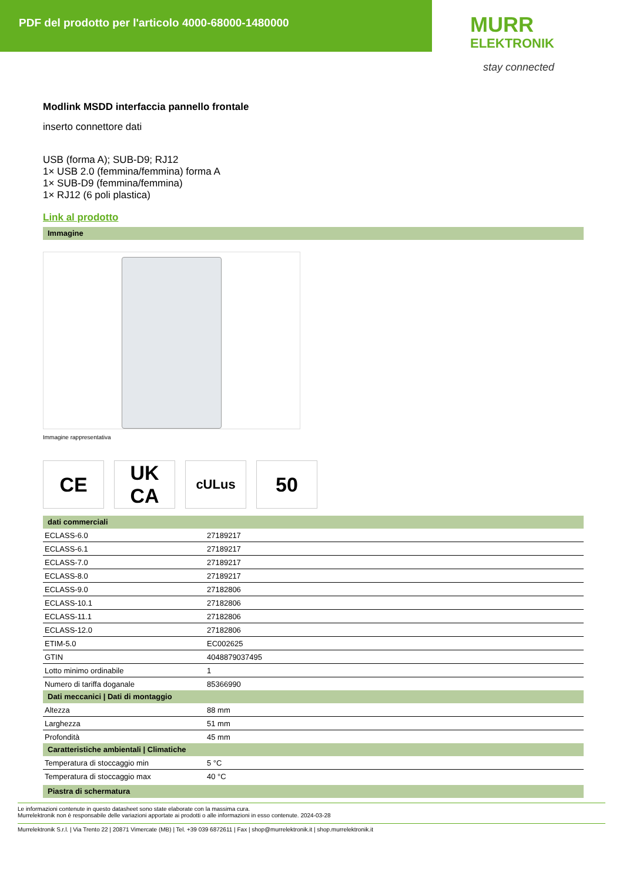PDF del prodotto per l'articolo 4000-68000-1480000
MURR
ELEKTRONIK
stay connected
Modlink MSDD interfaccia pannello frontale
inserto connettore dati
USB (forma A); SUB-D9; RJ12
1× USB 2.0 (femmina/femmina) forma A
1× SUB-D9 (femmina/femmina)
1× RJ12 (6 poli plastica)
Link al prodotto
Immagine
Immagine rappresentativa
CE UK
CA
cULus
50
dati commerciali
| ECLASS-6.0 | 27189217 |
| ECLASS-6.1 | 27189217 |
| ECLASS-7.0 | 27189217 |
| ECLASS-8.0 | 27189217 |
| ECLASS-9.0 | 27182806 |
| ECLASS-10.1 | 27182806 |
| ECLASS-11.1 | 27182806 |
| ECLASS-12.0 | 27182806 |
| ETIM-5.0 | EC002625 |
| GTIN | 4048879037495 |
| Lotto minimo ordinabile | 1 |
| Numero di tariffa doganale | 85366990 |
Dati meccanici | Dati di montaggio
| Altezza | 88 mm |
| Larghezza | 51 mm |
| Profondità | 45 mm |
Caratteristiche ambientali | Climatiche
| Temperatura di stoccaggio min | 5 °C |
| Temperatura di stoccaggio max | 40 °C |
Piastra di schermatura
Le informazioni contenute in questo datasheet sono state elaborate con la massima cura.
Murrelektronik non è responsabile delle variazioni apportate ai prodotti o alle informazioni in esso contenute. 2024-03-28
Murrelektronik S.r.l. | Via Trento 22 | 20871 Vimercate (MB) | Tel. +39 039 6872611 | Fax | shop@murrelektronik.it | shop.murrelektronik.it